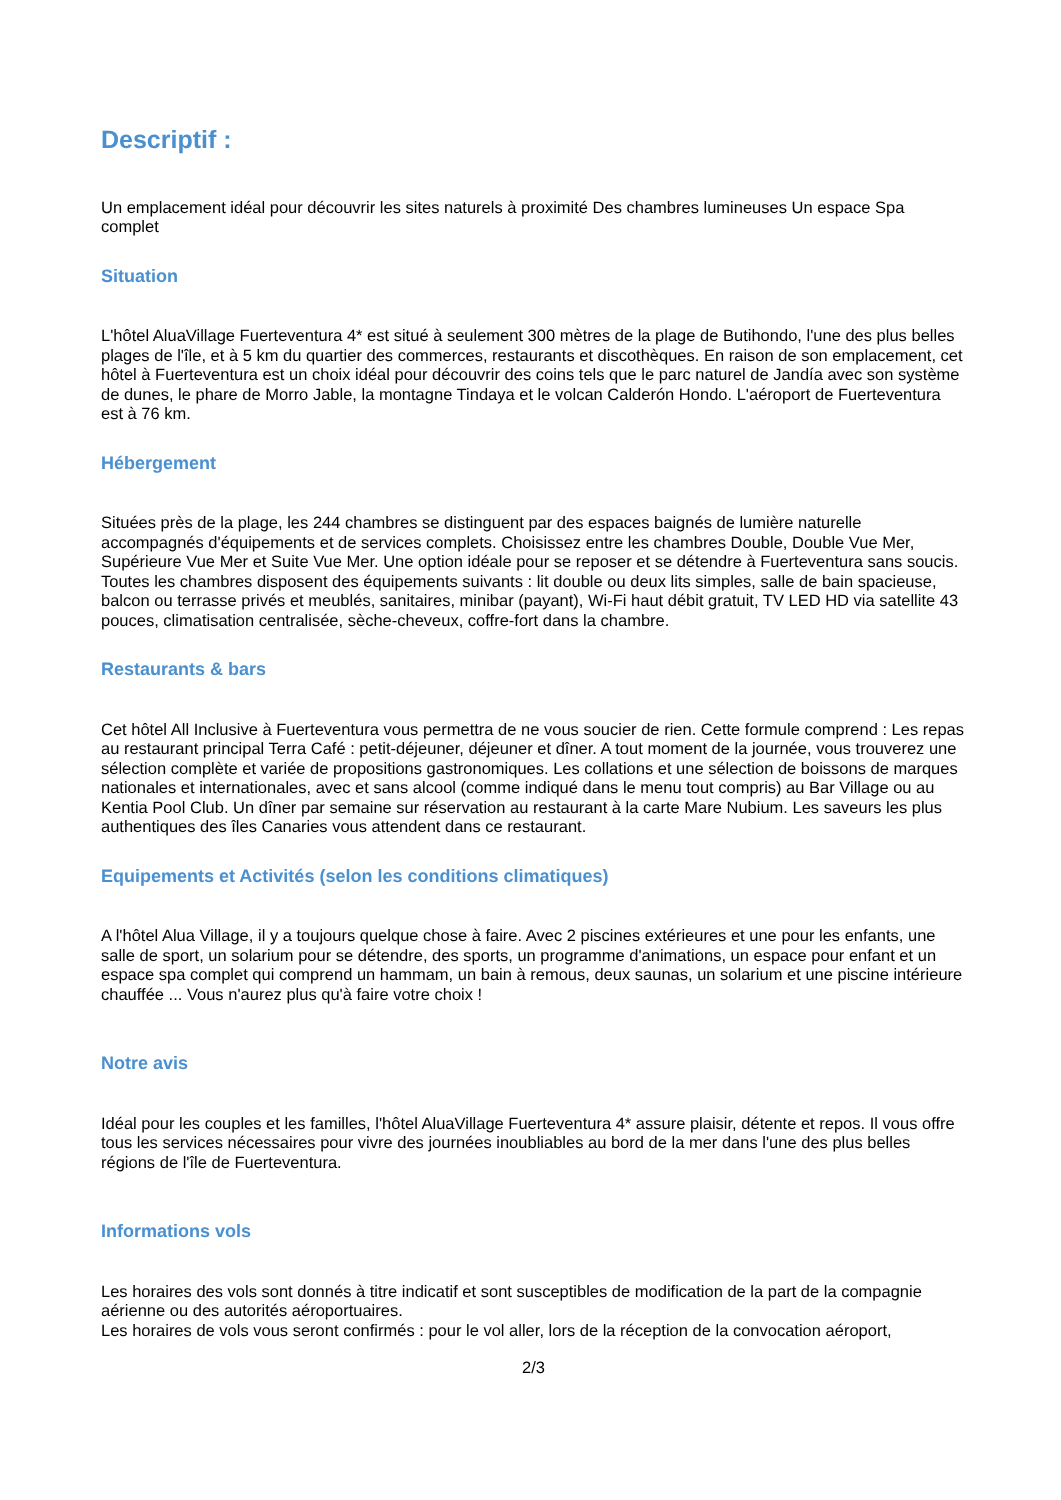Descriptif :
Un emplacement idéal pour découvrir les sites naturels à proximité Des chambres lumineuses Un espace Spa complet
Situation
L'hôtel AluaVillage Fuerteventura 4* est situé à seulement 300 mètres de la plage de Butihondo, l'une des plus belles plages de l'île, et à 5 km du quartier des commerces, restaurants et discothèques. En raison de son emplacement, cet hôtel à Fuerteventura est un choix idéal pour découvrir des coins tels que le parc naturel de Jandía avec son système de dunes, le phare de Morro Jable, la montagne Tindaya et le volcan Calderón Hondo. L'aéroport de Fuerteventura est à 76 km.
Hébergement
Situées près de la plage, les 244 chambres se distinguent par des espaces baignés de lumière naturelle accompagnés d'équipements et de services complets. Choisissez entre les chambres Double, Double Vue Mer, Supérieure Vue Mer et Suite Vue Mer. Une option idéale pour se reposer et se détendre à Fuerteventura sans soucis.
Toutes les chambres disposent des équipements suivants : lit double ou deux lits simples, salle de bain spacieuse, balcon ou terrasse privés et meublés, sanitaires, minibar (payant), Wi-Fi haut débit gratuit, TV LED HD via satellite 43 pouces, climatisation centralisée, sèche-cheveux, coffre-fort dans la chambre.
Restaurants & bars
Cet hôtel All Inclusive à Fuerteventura vous permettra de ne vous soucier de rien. Cette formule comprend : Les repas au restaurant principal Terra Café : petit-déjeuner, déjeuner et dîner. A tout moment de la journée, vous trouverez une sélection complète et variée de propositions gastronomiques. Les collations et une sélection de boissons de marques nationales et internationales, avec et sans alcool (comme indiqué dans le menu tout compris) au Bar Village ou au Kentia Pool Club. Un dîner par semaine sur réservation au restaurant à la carte Mare Nubium. Les saveurs les plus authentiques des îles Canaries vous attendent dans ce restaurant.
Equipements et Activités (selon les conditions climatiques)
A l'hôtel Alua Village, il y a toujours quelque chose à faire. Avec 2 piscines extérieures et une pour les enfants, une salle de sport, un solarium pour se détendre, des sports, un programme d'animations, un espace pour enfant et un espace spa complet qui comprend un hammam, un bain à remous, deux saunas, un solarium et une piscine intérieure chauffée ... Vous n'aurez plus qu'à faire votre choix !
Notre avis
Idéal pour les couples et les familles, l'hôtel AluaVillage Fuerteventura 4* assure plaisir, détente et repos. Il vous offre tous les services nécessaires pour vivre des journées inoubliables au bord de la mer dans l'une des plus belles régions de l'île de Fuerteventura.
Informations vols
Les horaires des vols sont donnés à titre indicatif et sont susceptibles de modification de la part de la compagnie aérienne ou des autorités aéroportuaires.
Les horaires de vols vous seront confirmés : pour le vol aller, lors de la réception de la convocation aéroport,
2/3